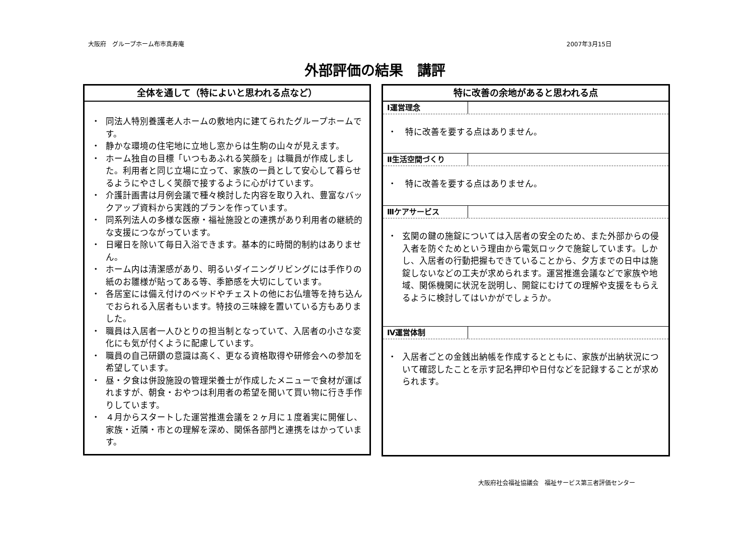大阪府　グループホーム布市真寿庵 2007年3月15日
外部評価の結果　講評
全体を通して（特によいと思われる点など）
・ 同法人特別養護老人ホームの敷地内に建てられたグループホームです。
・ 静かな環境の住宅地に立地し窓からは生駒の山々が見えます。
・ ホーム独自の目標「いつもあふれる笑顔を」は職員が作成しました。利用者と同じ立場に立って、家族の一員として安心して暮らせるようにやさしく笑顔で接するように心がけています。
・ 介護計画書は月例会議で種々検討した内容を取り入れ、豊富なバックアップ資料から実践的プランを作っています。
・ 同系列法人の多様な医療・福祉施設との連携があり利用者の継続的な支援につながっています。
・ 日曜日を除いて毎日入浴できます。基本的に時間的制約はありません。
・ ホーム内は清潔感があり、明るいダイニングリビングには手作りの紙のお雛様が貼ってある等、季節感を大切にしています。
・ 各居室には備え付けのベッドやチェストの他にお仏壇等を持ち込んでおられる入居者もいます。特技の三味線を置いている方もありました。
・ 職員は入居者一人ひとりの担当制となっていて、入居者の小さな変化にも気が付くように配慮しています。
・ 職員の自己研鑽の意識は高く、更なる資格取得や研修会への参加を希望しています。
・ 昼・夕食は併設施設の管理栄養士が作成したメニューで食材が運ばれますが、朝食・おやつは利用者の希望を聞いて買い物に行き手作りしています。
・ ４月からスタートした運営推進会議を２ヶ月に１度着実に開催し、家族・近隣・市との理解を深め、関係各部門と連携をはかっています。
特に改善の余地があると思われる点
Ⅰ運営理念
・　特に改善を要する点はありません。
Ⅱ生活空間づくり
・　特に改善を要する点はありません。
Ⅲケアサービス
・ 玄関の鍵の施錠については入居者の安全のため、また外部からの侵入者を防ぐためという理由から電気ロックで施錠しています。しかし、入居者の行動把握もできていることから、夕方までの日中は施錠しないなどの工夫が求められます。運営推進会議などで家族や地域、関係機関に状況を説明し、開錠にむけての理解や支援をもらえるように検討してはいかがでしょうか。
Ⅳ運営体制
・ 入居者ごとの金銭出納帳を作成するとともに、家族が出納状況について確認したことを示す記名押印や日付などを記録することが求められます。
大阪府社会福祉協議会　福祉サービス第三者評価センター